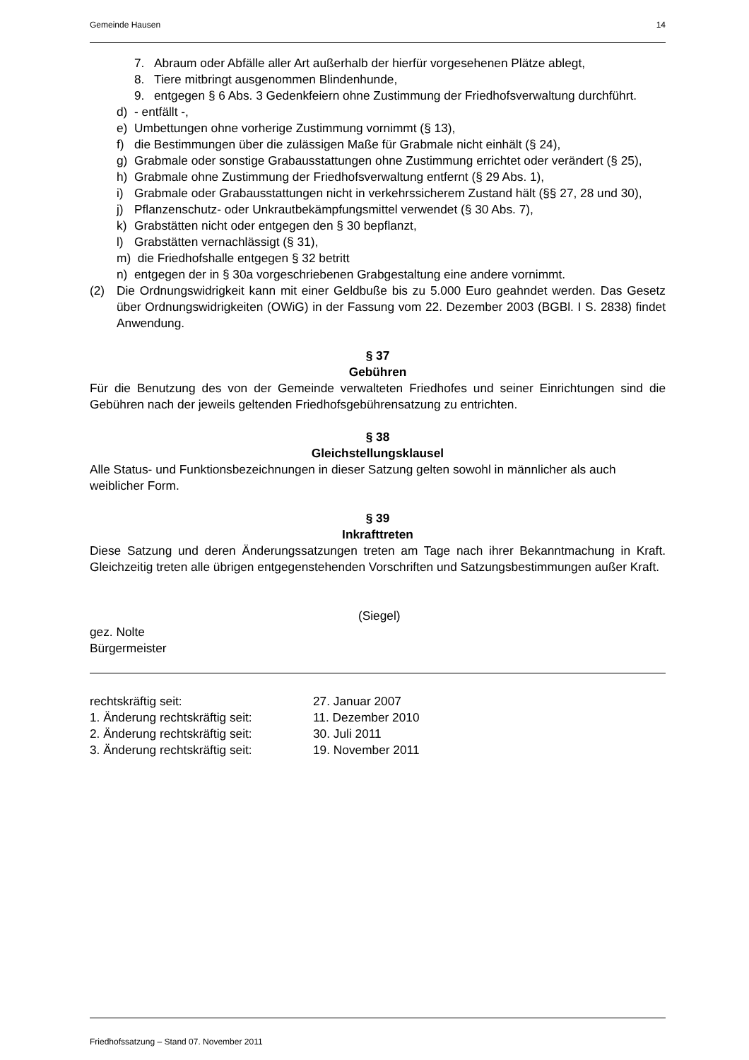Gemeinde Hausen 14
7. Abraum oder Abfälle aller Art außerhalb der hierfür vorgesehenen Plätze ablegt,
8. Tiere mitbringt ausgenommen Blindenhunde,
9. entgegen § 6 Abs. 3 Gedenkfeiern ohne Zustimmung der Friedhofsverwaltung durchführt.
d) - entfällt -,
e) Umbettungen ohne vorherige Zustimmung vornimmt (§ 13),
f) die Bestimmungen über die zulässigen Maße für Grabmale nicht einhält (§ 24),
g) Grabmale oder sonstige Grabausstattungen ohne Zustimmung errichtet oder verändert (§ 25),
h) Grabmale ohne Zustimmung der Friedhofsverwaltung entfernt (§ 29 Abs. 1),
i) Grabmale oder Grabausstattungen nicht in verkehrssicherem Zustand hält (§§ 27, 28 und 30),
j) Pflanzenschutz- oder Unkrautbekämpfungsmittel verwendet (§ 30 Abs. 7),
k) Grabstätten nicht oder entgegen den § 30 bepflanzt,
l) Grabstätten vernachlässigt (§ 31),
m) die Friedhofshalle entgegen § 32 betritt
n) entgegen der in § 30a vorgeschriebenen Grabgestaltung eine andere vornimmt.
(2) Die Ordnungswidrigkeit kann mit einer Geldbuße bis zu 5.000 Euro geahndet werden. Das Gesetz über Ordnungswidrigkeiten (OWiG) in der Fassung vom 22. Dezember 2003 (BGBl. I S. 2838) findet Anwendung.
§ 37
Gebühren
Für die Benutzung des von der Gemeinde verwalteten Friedhofes und seiner Einrichtungen sind die Gebühren nach der jeweils geltenden Friedhofsgebührensatzung zu entrichten.
§ 38
Gleichstellungsklausel
Alle Status- und Funktionsbezeichnungen in dieser Satzung gelten sowohl in männlicher als auch weiblicher Form.
§ 39
Inkrafttreten
Diese Satzung und deren Änderungssatzungen treten am Tage nach ihrer Bekanntmachung in Kraft. Gleichzeitig treten alle übrigen entgegenstehenden Vorschriften und Satzungsbestimmungen außer Kraft.
(Siegel)
gez. Nolte
Bürgermeister
| rechtskräftig seit: | 27. Januar 2007 |
| 1. Änderung rechtskräftig seit: | 11. Dezember 2010 |
| 2. Änderung rechtskräftig seit: | 30. Juli 2011 |
| 3. Änderung rechtskräftig seit: | 19. November 2011 |
Friedhofssatzung – Stand 07. November 2011